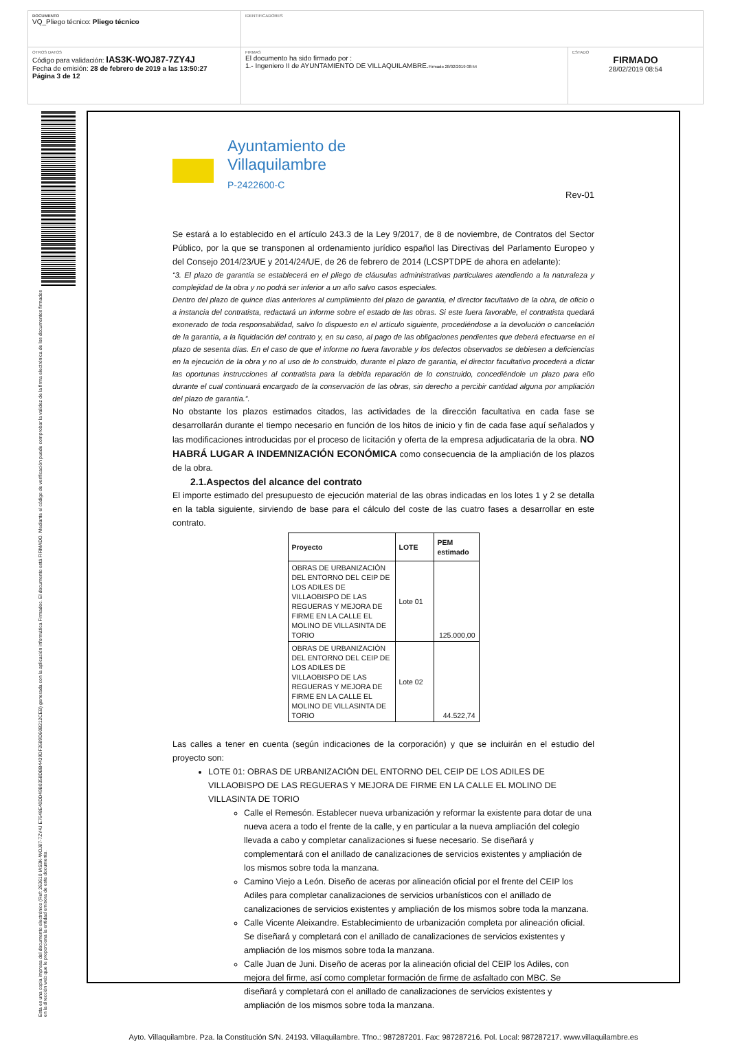DOCUMENTO
VQ_Pliego técnico: Pliego técnico
IDENTIFICADORES
OTROS DATOS
Código para validación: IAS3K-WOJ87-7ZY4J
Fecha de emisión: 28 de febrero de 2019 a las 13:50:27
Página 3 de 12
FIRMAS
El documento ha sido firmado por :
1.- Ingeniero II de AYUNTAMIENTO DE VILLAQUILAMBRE.Firmado 28/02/2019 08:54
ESTADO
FIRMADO
28/02/2019 08:54
Esta es una copia impresa del documento electrónico (Ref: 263610 IAS3K-WOJ87-7ZY4J E7648E40DD49B0358DBB4439DF2689D60B212CEB) generada con la aplicación informática Firmadoc. El documento está FIRMADO. Mediante el código de verificación puede comprobar la validez de la firma electrónica de los documentos firmados en la dirección web que le proporciona la entidad emisora de este documento.
Ayuntamiento de
Villaquilambre
P-2422600-C
Rev-01
Se estará a lo establecido en el artículo 243.3 de la Ley 9/2017, de 8 de noviembre, de Contratos del Sector Público, por la que se transponen al ordenamiento jurídico español las Directivas del Parlamento Europeo y del Consejo 2014/23/UE y 2014/24/UE, de 26 de febrero de 2014 (LCSPTDPE de ahora en adelante):
“3. El plazo de garantía se establecerá en el pliego de cláusulas administrativas particulares atendiendo a la naturaleza y complejidad de la obra y no podrá ser inferior a un año salvo casos especiales.
Dentro del plazo de quince días anteriores al cumplimiento del plazo de garantía, el director facultativo de la obra, de oficio o a instancia del contratista, redactará un informe sobre el estado de las obras. Si este fuera favorable, el contratista quedará exonerado de toda responsabilidad, salvo lo dispuesto en el artículo siguiente, procediéndose a la devolución o cancelación de la garantía, a la liquidación del contrato y, en su caso, al pago de las obligaciones pendientes que deberá efectuarse en el plazo de sesenta días. En el caso de que el informe no fuera favorable y los defectos observados se debiesen a deficiencias en la ejecución de la obra y no al uso de lo construido, durante el plazo de garantía, el director facultativo procederá a dictar las oportunas instrucciones al contratista para la debida reparación de lo construido, concediéndole un plazo para ello durante el cual continuará encargado de la conservación de las obras, sin derecho a percibir cantidad alguna por ampliación del plazo de garantía.”.
No obstante los plazos estimados citados, las actividades de la dirección facultativa en cada fase se desarrollarán durante el tiempo necesario en función de los hitos de inicio y fin de cada fase aquí señalados y las modificaciones introducidas por el proceso de licitación y oferta de la empresa adjudicataria de la obra. NO HABRÁ LUGAR A INDEMNIZACIÓN ECONÓMICA como consecuencia de la ampliación de los plazos de la obra.
2.1.Aspectos del alcance del contrato
El importe estimado del presupuesto de ejecución material de las obras indicadas en los lotes 1 y 2 se detalla en la tabla siguiente, sirviendo de base para el cálculo del coste de las cuatro fases a desarrollar en este contrato.
| Proyecto | LOTE | PEM estimado |
| --- | --- | --- |
| OBRAS DE URBANIZACIÓN DEL ENTORNO DEL CEIP DE LOS ADILES DE VILLAOBISPO DE LAS REGUERAS Y MEJORA DE FIRME EN LA CALLE EL MOLINO DE VILLASINTA DE TORIO | Lote 01 | 125.000,00 |
| OBRAS DE URBANIZACIÓN DEL ENTORNO DEL CEIP DE LOS ADILES DE VILLAOBISPO DE LAS REGUERAS Y MEJORA DE FIRME EN LA CALLE EL MOLINO DE VILLASINTA DE TORIO | Lote 02 | 44.522,74 |
Las calles a tener en cuenta (según indicaciones de la corporación) y que se incluirán en el estudio del proyecto son:
LOTE 01: OBRAS DE URBANIZACIÓN DEL ENTORNO DEL CEIP DE LOS ADILES DE VILLAOBISPO DE LAS REGUERAS Y MEJORA DE FIRME EN LA CALLE EL MOLINO DE VILLASINTA DE TORIO
Calle el Remesón. Establecer nueva urbanización y reformar la existente para dotar de una nueva acera a todo el frente de la calle, y en particular a la nueva ampliación del colegio llevada a cabo y completar canalizaciones si fuese necesario. Se diseñará y complementará con el anillado de canalizaciones de servicios existentes y ampliación de los mismos sobre toda la manzana.
Camino Viejo a León. Diseño de aceras por alineación oficial por el frente del CEIP los Adiles para completar canalizaciones de servicios urbanísticos con el anillado de canalizaciones de servicios existentes y ampliación de los mismos sobre toda la manzana.
Calle Vicente Aleixandre. Establecimiento de urbanización completa por alineación oficial. Se diseñará y completará con el anillado de canalizaciones de servicios existentes y ampliación de los mismos sobre toda la manzana.
Calle Juan de Juni. Diseño de aceras por la alineación oficial del CEIP los Adiles, con mejora del firme, así como completar formación de firme de asfaltado con MBC. Se diseñará y completará con el anillado de canalizaciones de servicios existentes y ampliación de los mismos sobre toda la manzana.
Ayto. Villaquilambre. Pza. la Constitución S/N. 24193. Villaquilambre. Tfno.: 987287201. Fax: 987287216. Pol. Local: 987287217. www.villaquilambre.es